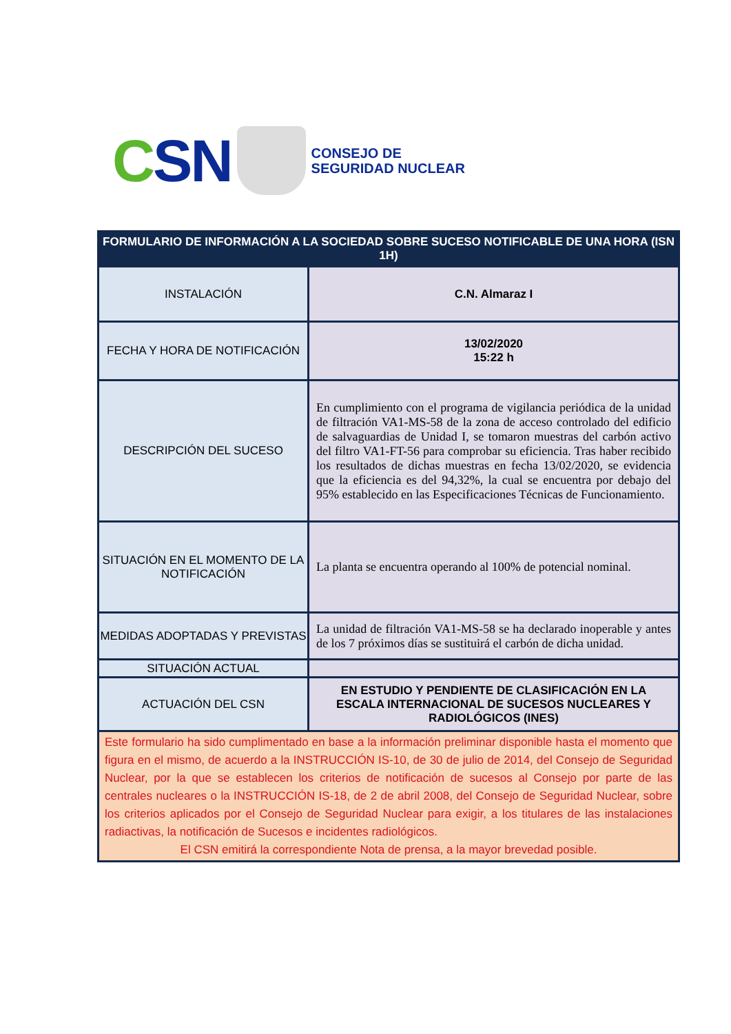CSN
CONSEJO DE
SEGURIDAD NUCLEAR
| FORMULARIO DE INFORMACIÓN A LA SOCIEDAD SOBRE SUCESO NOTIFICABLE DE UNA HORA (ISN 1H) | |
| --- | --- |
| INSTALACIÓN | C.N. Almaraz I |
| FECHA Y HORA DE NOTIFICACIÓN | 13/02/2020 15:22 h |
| DESCRIPCIÓN DEL SUCESO | En cumplimiento con el programa de vigilancia periódica de la unidad de filtración VA1-MS-58 de la zona de acceso controlado del edificio de salvaguardias de Unidad I, se tomaron muestras del carbón activo del filtro VA1-FT-56 para comprobar su eficiencia. Tras haber recibido los resultados de dichas muestras en fecha 13/02/2020, se evidencia que la eficiencia es del 94,32%, la cual se encuentra por debajo del 95% establecido en las Especificaciones Técnicas de Funcionamiento. |
| SITUACIÓN EN EL MOMENTO DE LA NOTIFICACIÓN | La planta se encuentra operando al 100% de potencial nominal. |
| MEDIDAS ADOPTADAS Y PREVISTAS | La unidad de filtración VA1-MS-58 se ha declarado inoperable y antes de los 7 próximos días se sustituirá el carbón de dicha unidad. |
| SITUACIÓN ACTUAL | |
| ACTUACIÓN DEL CSN | EN ESTUDIO Y PENDIENTE DE CLASIFICACIÓN EN LA ESCALA INTERNACIONAL DE SUCESOS NUCLEARES Y RADIOLÓGICOS (INES) |
| Este formulario ha sido cumplimentado en base a la información preliminar disponible hasta el momento que figura en el mismo, de acuerdo a la INSTRUCCIÓN IS-10, de 30 de julio de 2014, del Consejo de Seguridad Nuclear, por la que se establecen los criterios de notificación de sucesos al Consejo por parte de las centrales nucleares o la INSTRUCCIÓN IS-18, de 2 de abril 2008, del Consejo de Seguridad Nuclear, sobre los criterios aplicados por el Consejo de Seguridad Nuclear para exigir, a los titulares de las instalaciones radiactivas, la notificación de Sucesos e incidentes radiológicos. El CSN emitirá la correspondiente Nota de prensa, a la mayor brevedad posible. | |